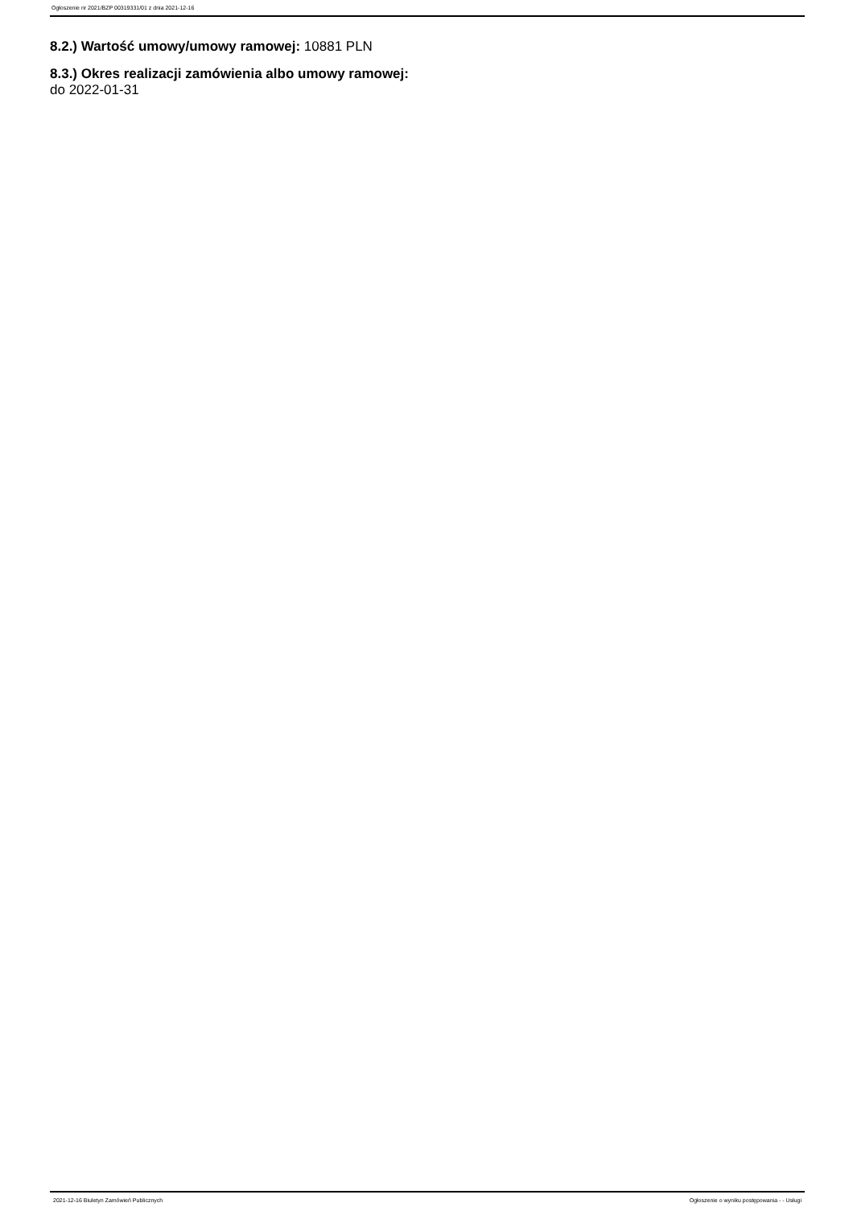Ogłoszenie nr 2021/BZP 00319331/01 z dnia 2021-12-16
8.2.) Wartość umowy/umowy ramowej: 10881 PLN
8.3.) Okres realizacji zamówienia albo umowy ramowej:
do 2022-01-31
2021-12-16 Biuletyn Zamówień Publicznych Ogłoszenie o wyniku postępowania - - Usługi